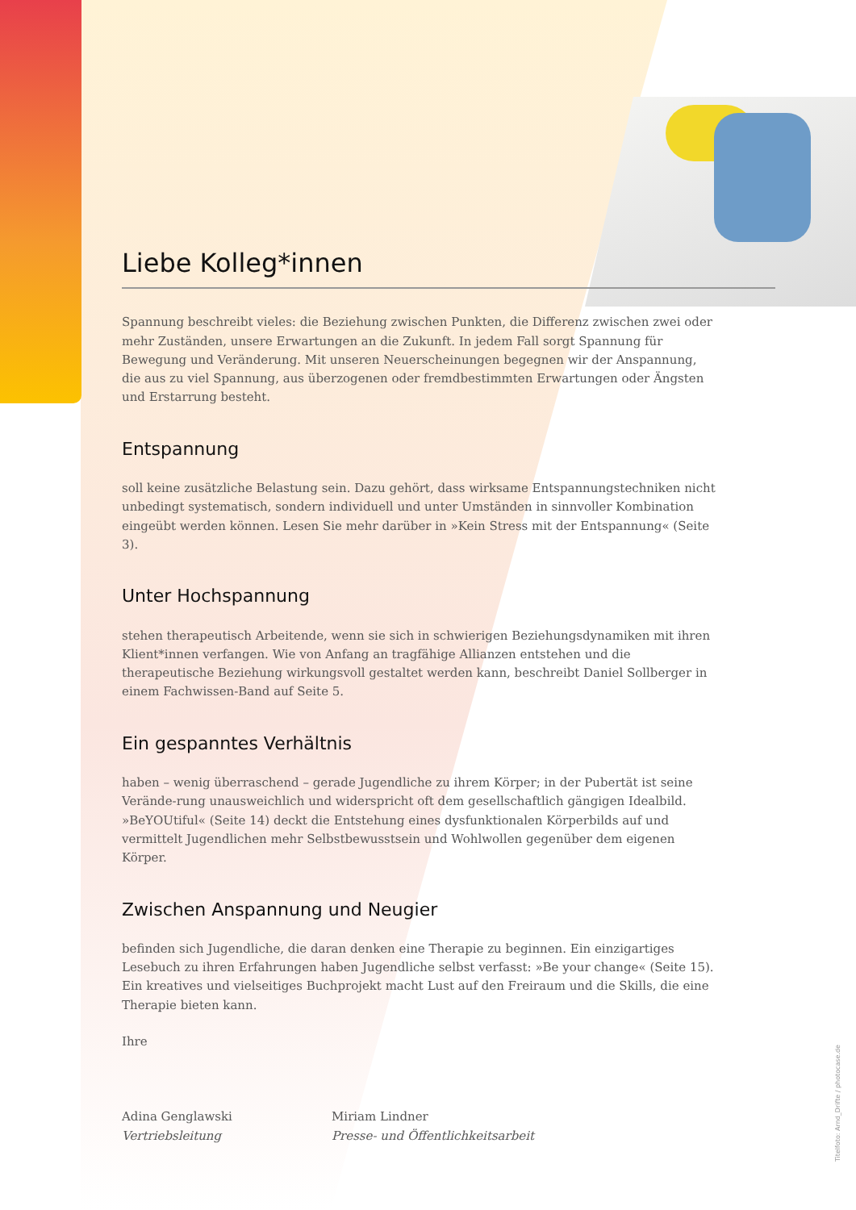Liebe Kolleg*innen
Spannung beschreibt vieles: die Beziehung zwischen Punkten, die Differenz zwischen zwei oder mehr Zuständen, unsere Erwartungen an die Zukunft. In jedem Fall sorgt Spannung für Bewegung und Veränderung. Mit unseren Neuerscheinungen begegnen wir der Anspannung, die aus zu viel Spannung, aus überzogenen oder fremdbestimmten Erwartungen oder Ängsten und Erstarrung besteht.
Entspannung
soll keine zusätzliche Belastung sein. Dazu gehört, dass wirksame Entspannungstechniken nicht unbedingt systematisch, sondern individuell und unter Umständen in sinnvoller Kombination eingeübt werden können. Lesen Sie mehr darüber in »Kein Stress mit der Entspannung« (Seite 3).
Unter Hochspannung
stehen therapeutisch Arbeitende, wenn sie sich in schwierigen Beziehungsdynamiken mit ihren Klient*innen verfangen. Wie von Anfang an tragfähige Allianzen entstehen und die therapeutische Beziehung wirkungsvoll gestaltet werden kann, beschreibt Daniel Sollberger in einem Fachwissen-Band auf Seite 5.
Ein gespanntes Verhältnis
haben – wenig überraschend – gerade Jugendliche zu ihrem Körper; in der Pubertät ist seine Verände-rung unausweichlich und widerspricht oft dem gesellschaftlich gängigen Idealbild. »BeYOUtiful« (Seite 14) deckt die Entstehung eines dysfunktionalen Körperbilds auf und vermittelt Jugendlichen mehr Selbstbewusstsein und Wohlwollen gegenüber dem eigenen Körper.
Zwischen Anspannung und Neugier
befinden sich Jugendliche, die daran denken eine Therapie zu beginnen. Ein einzigartiges Lesebuch zu ihren Erfahrungen haben Jugendliche selbst verfasst: »Be your change« (Seite 15). Ein kreatives und vielseitiges Buchprojekt macht Lust auf den Freiraum und die Skills, die eine Therapie bieten kann.
Ihre
Adina Genglawski
Vertriebsleitung
Miriam Lindner
Presse- und Öffentlichkeitsarbeit
Titelfoto: Arnd_Drifte / photocase.de